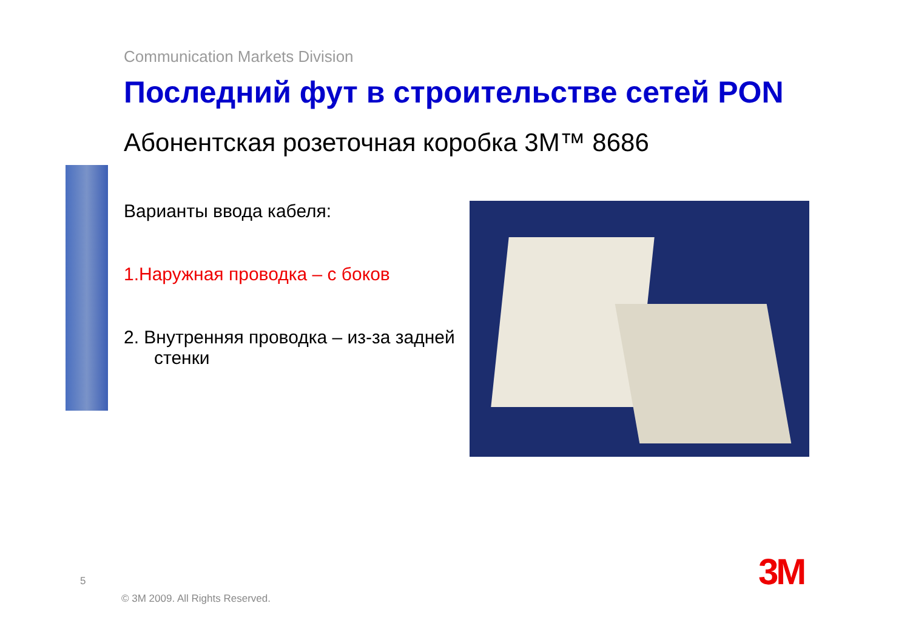Communication Markets Division
Последний фут в строительстве сетей PON
Абонентская розеточная коробка 3M™ 8686
Варианты ввода кабеля:
1.Наружная проводка – с боков
2. Внутренняя проводка – из-за задней
стенки
5
© 3M 2009. All Rights Reserved.
3M